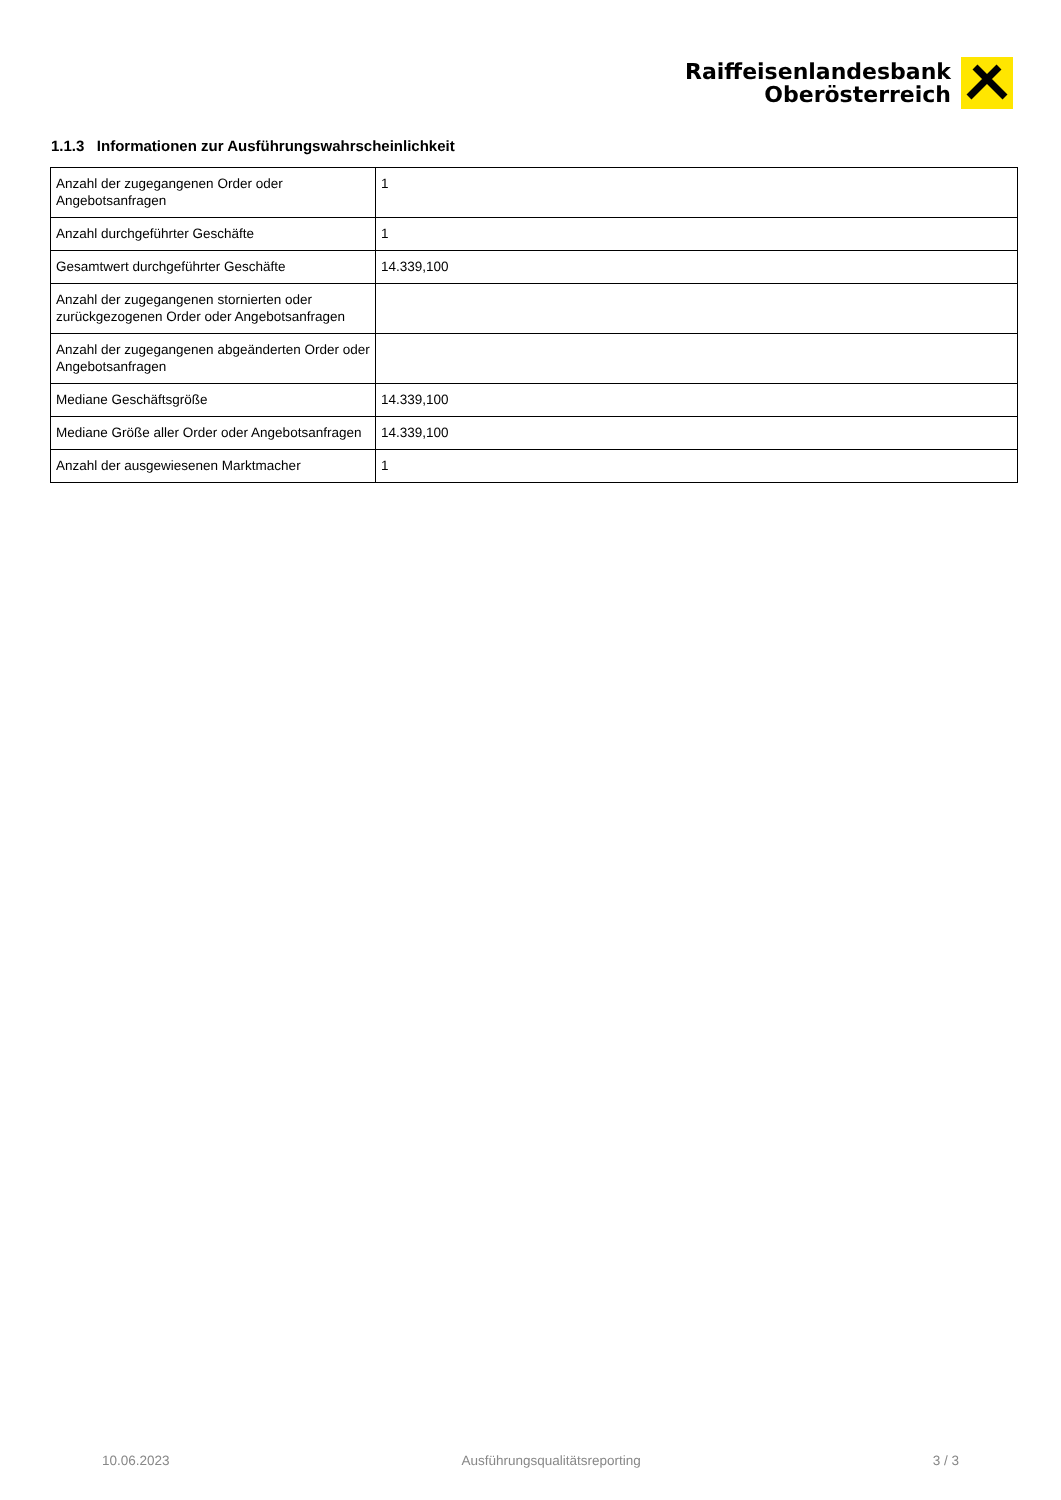Raiffeisenlandesbank
Oberösterreich
1.1.3 Informationen zur Ausführungswahrscheinlichkeit
| Anzahl der zugegangenen Order oder Angebotsanfragen | 1 |
| Anzahl durchgeführter Geschäfte | 1 |
| Gesamtwert durchgeführter Geschäfte | 14.339,100 |
| Anzahl der zugegangenen stornierten oder zurückgezogenen Order oder Angebotsanfragen | |
| Anzahl der zugegangenen abgeänderten Order oder Angebotsanfragen | |
| Mediane Geschäftsgröße | 14.339,100 |
| Mediane Größe aller Order oder Angebotsanfragen | 14.339,100 |
| Anzahl der ausgewiesenen Marktmacher | 1 |
10.06.2023 Ausführungsqualitätsreporting 3 / 3